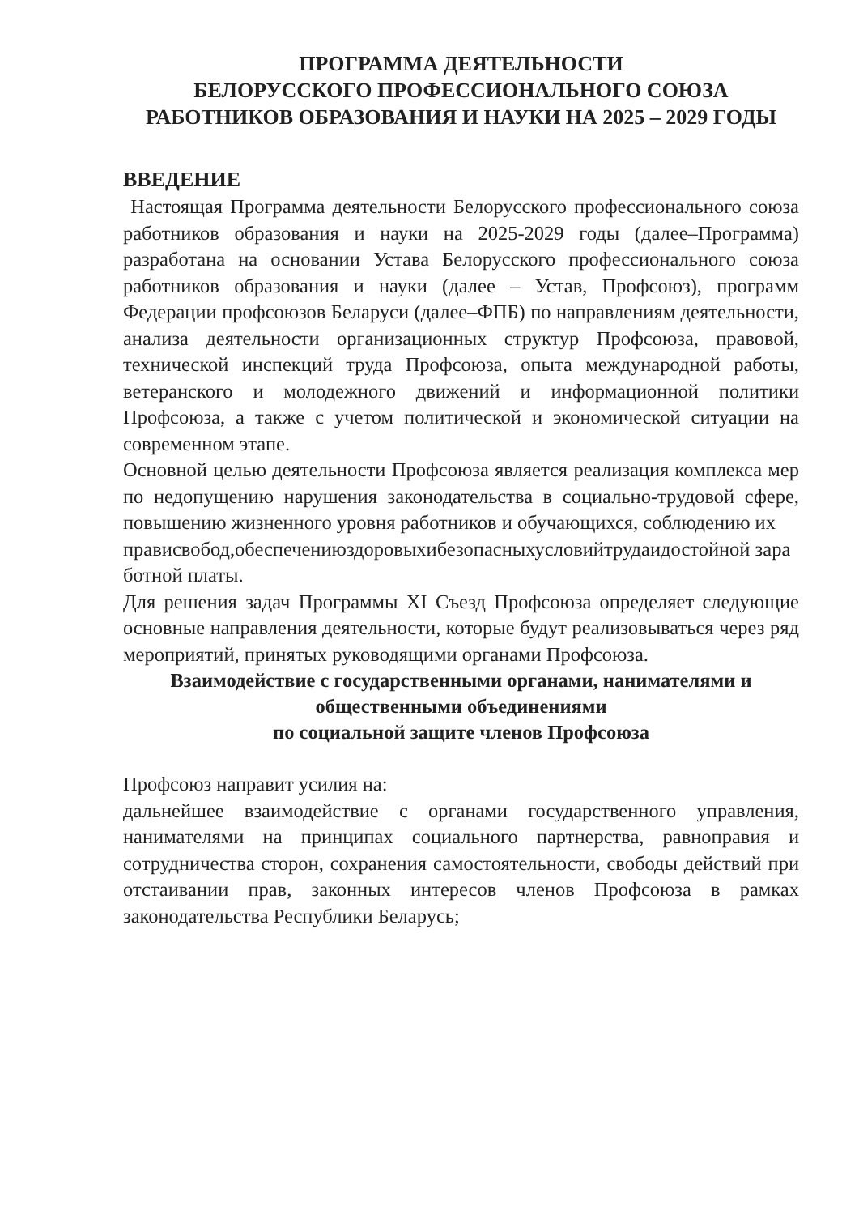ПРОГРАММА ДЕЯТЕЛЬНОСТИ
БЕЛОРУССКОГО ПРОФЕССИОНАЛЬНОГО СОЮЗА РАБОТНИКОВ ОБРАЗОВАНИЯ И НАУКИ НА 2025 – 2029 ГОДЫ
ВВЕДЕНИЕ
Настоящая Программа деятельности Белорусского профессионального союза работников образования и науки на 2025-2029 годы (далее–Программа) разработана на основании Устава Белорусского профессионального союза работников образования и науки (далее – Устав, Профсоюз), программ Федерации профсоюзов Беларуси (далее–ФПБ) по направлениям деятельности, анализа деятельности организационных структур Профсоюза, правовой, технической инспекций труда Профсоюза, опыта международной работы, ветеранского и молодежного движений и информационной политики Профсоюза, а также с учетом политической и экономической ситуации на современном этапе.
Основной целью деятельности Профсоюза является реализация комплекса мер по недопущению нарушения законодательства в социально-трудовой сфере, повышению жизненного уровня работников и обучающихся, соблюдению их
прависвобод,обеспечениюздоровыхибезопасныхусловийтрудаидостойной заработной платы.
Для решения задач Программы XI Съезд Профсоюза определяет следующие основные направления деятельности, которые будут реализовываться через ряд мероприятий, принятых руководящими органами Профсоюза.
Взаимодействие с государственными органами, нанимателями и общественными объединениями
по социальной защите членов Профсоюза
Профсоюз направит усилия на:
дальнейшее взаимодействие с органами государственного управления, нанимателями на принципах социального партнерства, равноправия и сотрудничества сторон, сохранения самостоятельности, свободы действий при отстаивании прав, законных интересов членов Профсоюза в рамках законодательства Республики Беларусь;